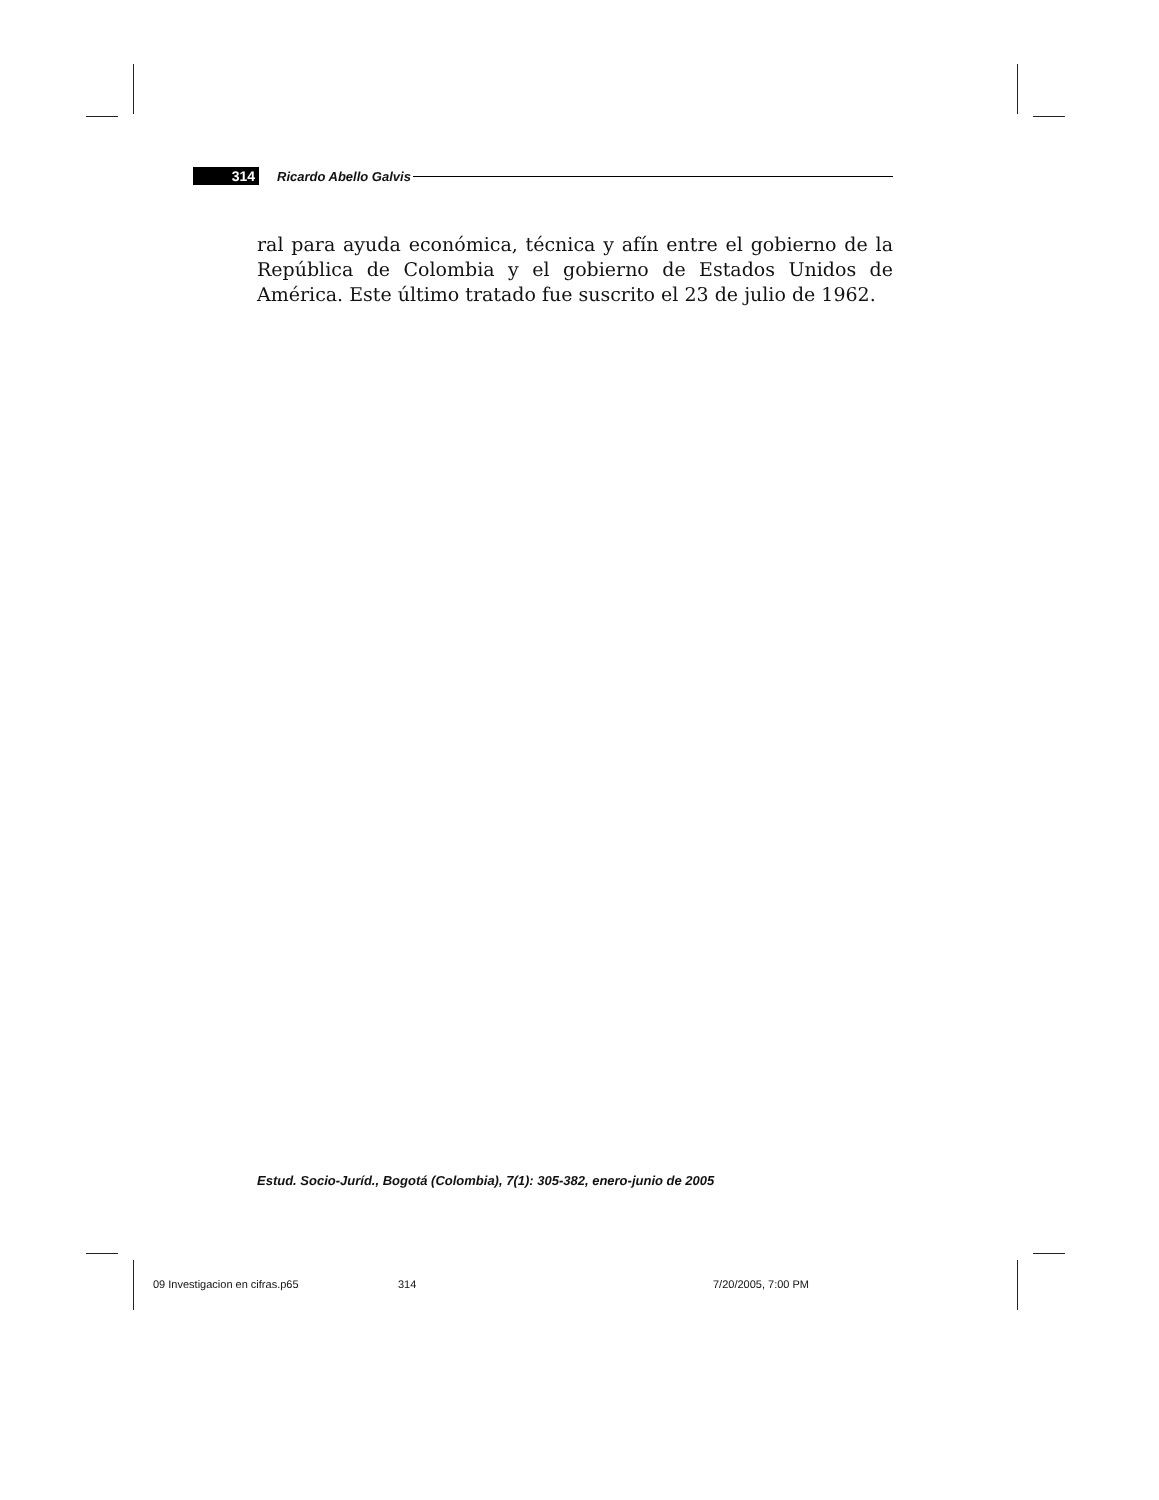314 Ricardo Abello Galvis
ral para ayuda económica, técnica y afín entre el gobierno de la República de Colombia y el gobierno de Estados Unidos de América. Este último tratado fue suscrito el 23 de julio de 1962.
Estud. Socio-Juríd., Bogotá (Colombia), 7(1): 305-382, enero-junio de 2005
09 Investigacion en cifras.p65 314 7/20/2005, 7:00 PM